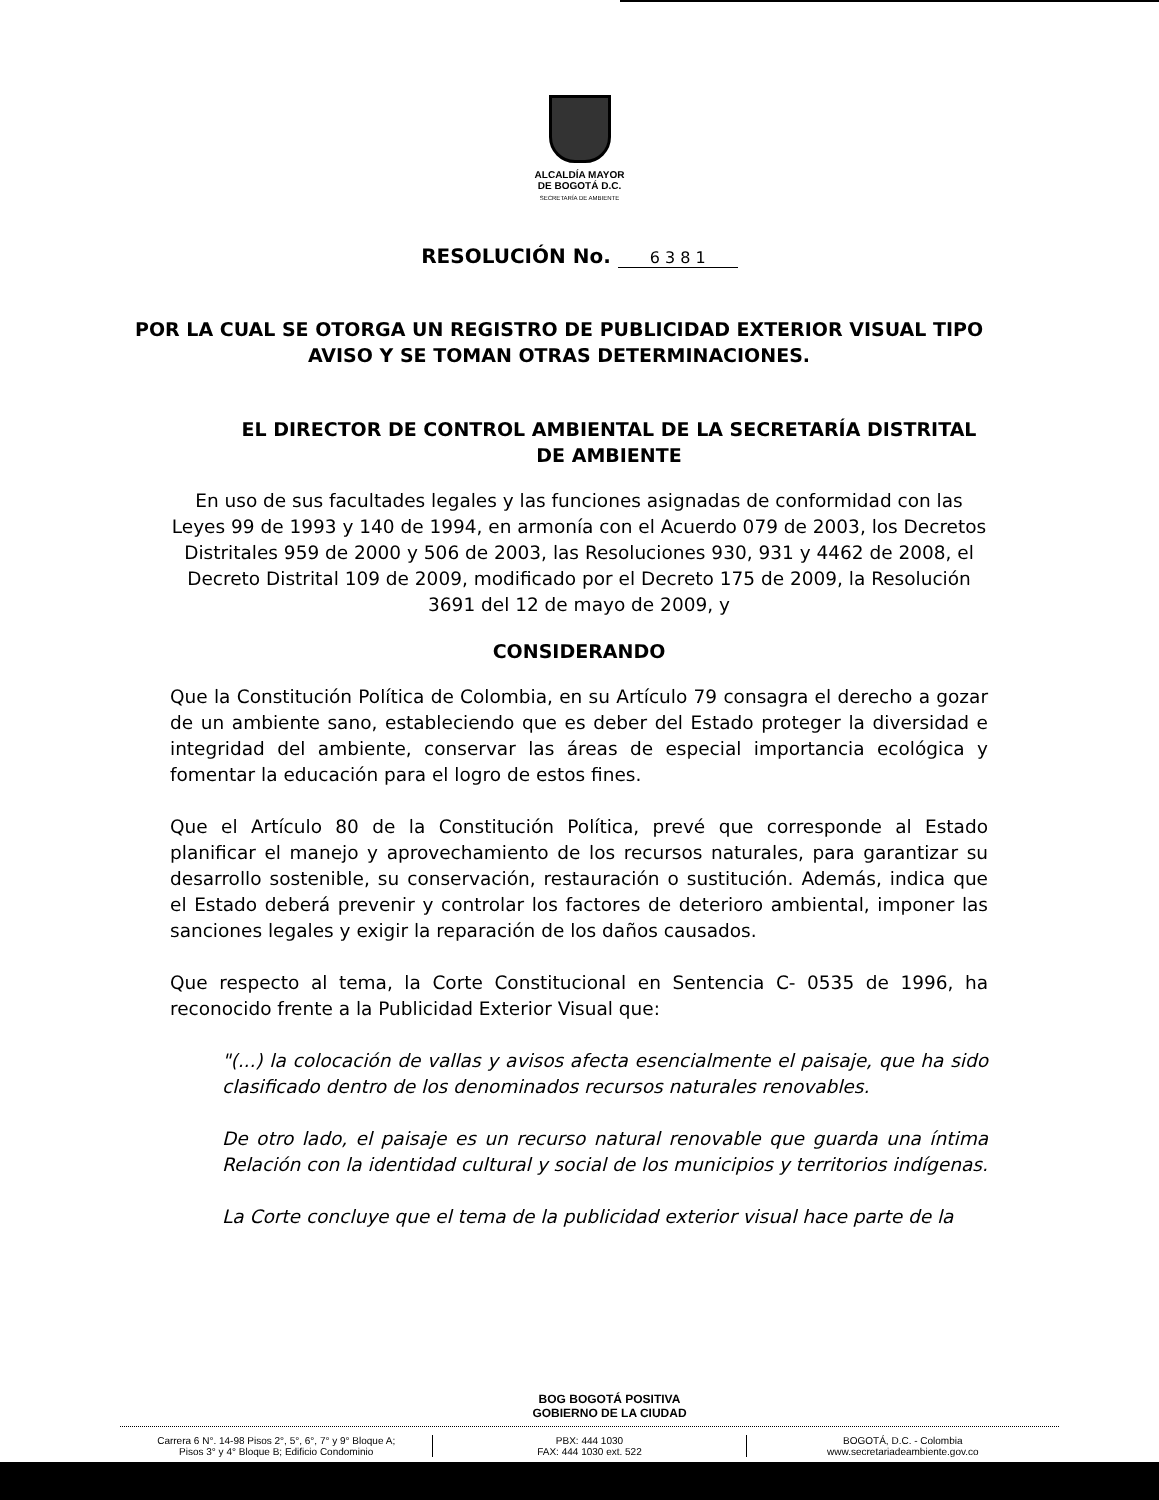ALCALDÍA MAYOR
DE BOGOTÁ D.C.
SECRETARÍA DE AMBIENTE
RESOLUCIÓN No. 6 3 8 1
POR LA CUAL SE OTORGA UN REGISTRO DE PUBLICIDAD EXTERIOR VISUAL TIPO AVISO Y SE TOMAN OTRAS DETERMINACIONES.
EL DIRECTOR DE CONTROL AMBIENTAL DE LA SECRETARÍA DISTRITAL DE AMBIENTE
En uso de sus facultades legales y las funciones asignadas de conformidad con las Leyes 99 de 1993 y 140 de 1994, en armonía con el Acuerdo 079 de 2003, los Decretos Distritales 959 de 2000 y 506 de 2003, las Resoluciones 930, 931 y 4462 de 2008, el Decreto Distrital 109 de 2009, modificado por el Decreto 175 de 2009, la Resolución 3691 del 12 de mayo de 2009, y
CONSIDERANDO
Que la Constitución Política de Colombia, en su Artículo 79 consagra el derecho a gozar de un ambiente sano, estableciendo que es deber del Estado proteger la diversidad e integridad del ambiente, conservar las áreas de especial importancia ecológica y fomentar la educación para el logro de estos fines.
Que el Artículo 80 de la Constitución Política, prevé que corresponde al Estado planificar el manejo y aprovechamiento de los recursos naturales, para garantizar su desarrollo sostenible, su conservación, restauración o sustitución. Además, indica que el Estado deberá prevenir y controlar los factores de deterioro ambiental, imponer las sanciones legales y exigir la reparación de los daños causados.
Que respecto al tema, la Corte Constitucional en Sentencia C- 0535 de 1996, ha reconocido frente a la Publicidad Exterior Visual que:
"(...) la colocación de vallas y avisos afecta esencialmente el paisaje, que ha sido clasificado dentro de los denominados recursos naturales renovables.
De otro lado, el paisaje es un recurso natural renovable que guarda una íntima Relación con la identidad cultural y social de los municipios y territorios indígenas.
La Corte concluye que el tema de la publicidad exterior visual hace parte de la
BOG BOGOTÁ POSITIVA
GOBIERNO DE LA CIUDAD
Carrera 6 N°. 14-98 Pisos 2°, 5°, 6°, 7° y 9° Bloque A;
Pisos 3° y 4° Bloque B; Edificio Condominio
PBX: 444 1030
FAX: 444 1030 ext. 522
BOGOTÁ, D.C. - Colombia
www.secretariadeambiente.gov.co